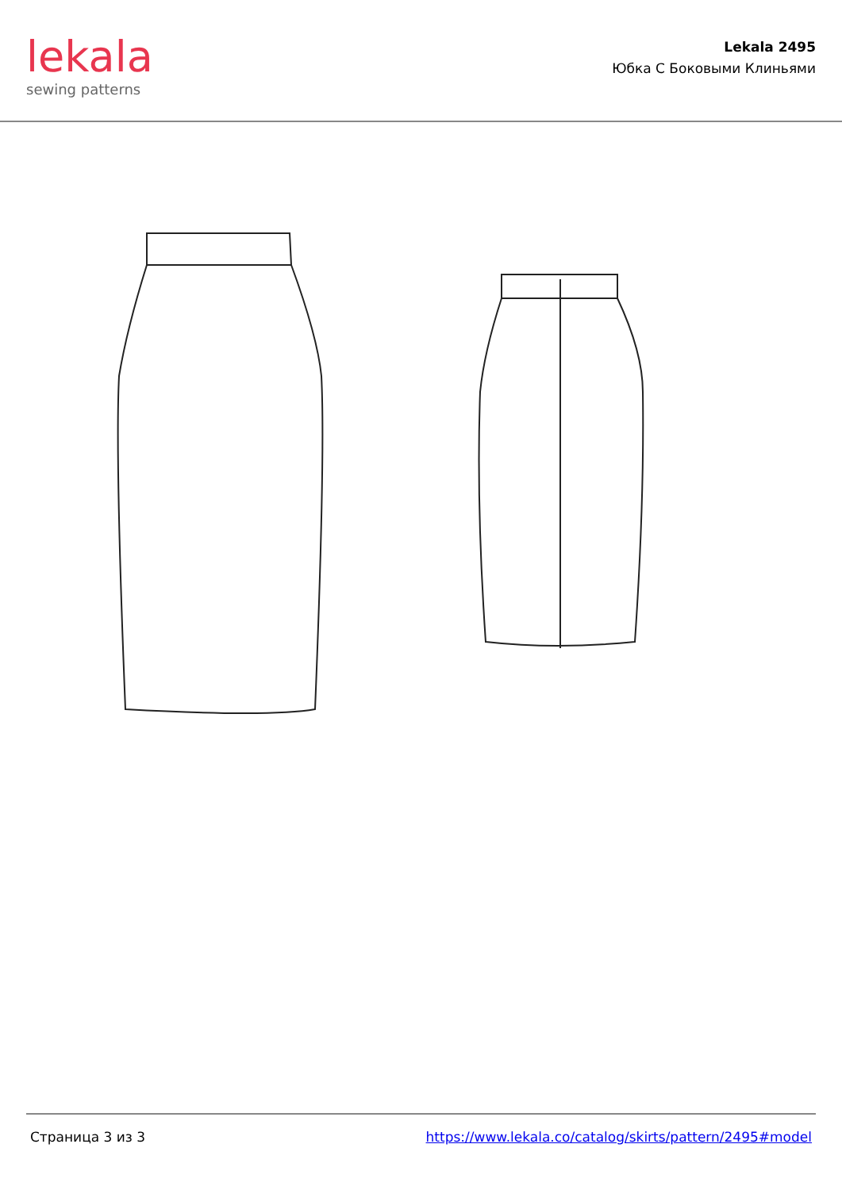lekala
sewing patterns
Lekala 2495
Юбка С Боковыми Клиньями
Страница 3 из 3 https://www.lekala.co/catalog/skirts/pattern/2495#model